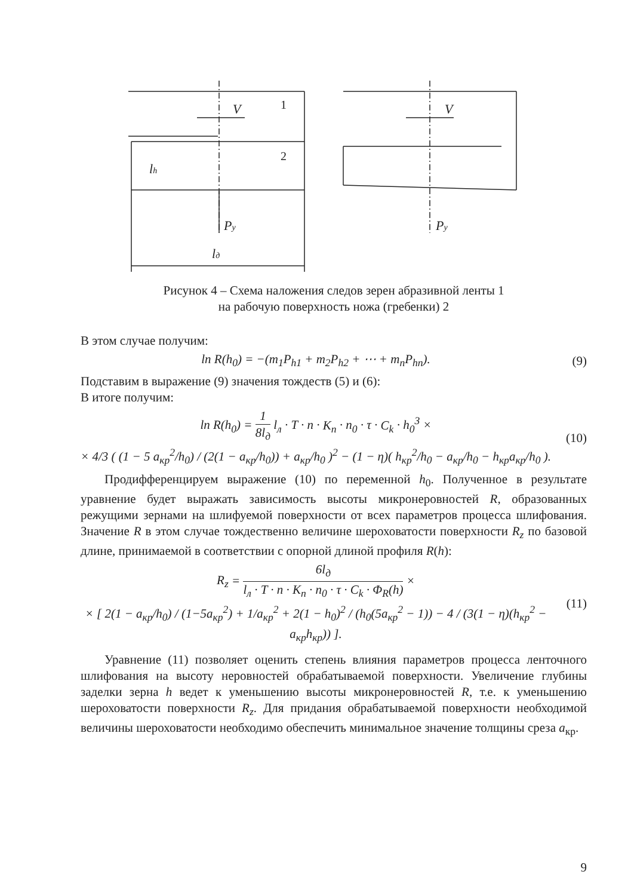1
2
V
V
lh
Py
Py
lд
Рисунок 4 – Схема наложения следов зерен абразивной ленты 1
на рабочую поверхность ножа (гребенки) 2
В этом случае получим:
ln R(h<sub>0</sub>) = −(m<sub>1</sub>P<sub>h1</sub> + m<sub>2</sub>P<sub>h2</sub> + ⋯ + m<sub>n</sub>P<sub>hn</sub>).
(9)
Подставим в выражение (9) значения тождеств (5) и (6):
В итоге получим:
ln R(h<sub>0</sub>) = 1 8l<sub>д</sub> l<sub>л</sub> · T · n · K<sub>n</sub> · n<sub>0</sub> · τ · C<sub>k</sub> · h<sub>0</sub><sup>3</sup> ×
× 4/3 ( (1 − 5 a<sub>кр</sub><sup>2</sup>/h<sub>0</sub>) / (2(1 − a<sub>кр</sub>/h<sub>0</sub>)) + a<sub>кр</sub>/h<sub>0</sub> )<sup>2</sup> − (1 − η)( h<sub>кр</sub><sup>2</sup>/h<sub>0</sub> − a<sub>кр</sub>/h<sub>0</sub> − h<sub>кр</sub>a<sub>кр</sub>/h<sub>0</sub> ).
(10)
Продифференцируем выражение (10) по переменной h<sub>0</sub>. Полученное в результате уравнение будет выражать зависимость высоты микронеровностей R, образованных режущими зернами на шлифуемой поверхности от всех параметров процесса шлифования. Значение R в этом случае тождественно величине шероховатости поверхности R<sub>z</sub> по базовой длине, принимаемой в соответствии с опорной длиной профиля R(h):
R<sub>z</sub> = 6l<sub>д</sub> l<sub>л</sub> · T · n · K<sub>n</sub> · n<sub>0</sub> · τ · C<sub>k</sub> · Φ<sub>R</sub>(h) ×
× [ 2(1 − a<sub>кр</sub>/h<sub>0</sub>) / (1−5a<sub>кр</sub><sup>2</sup>) + 1/a<sub>кр</sub><sup>2</sup> + 2(1 − h<sub>0</sub>)<sup>2</sup> / (h<sub>0</sub>(5a<sub>кр</sub><sup>2</sup> − 1)) − 4 / (3(1 − η)(h<sub>кр</sub><sup>2</sup> − a<sub>кр</sub>h<sub>кр</sub>)) ].
(11)
Уравнение (11) позволяет оценить степень влияния параметров процесса ленточного шлифования на высоту неровностей обрабатываемой поверхности. Увеличение глубины заделки зерна h ведет к уменьшению высоты микронеровностей R, т.е. к уменьшению шероховатости поверхности R<sub>z</sub>. Для придания обрабатываемой поверхности необходимой величины шероховатости необходимо обеспечить минимальное значение толщины среза a<sub>кр</sub>.
9